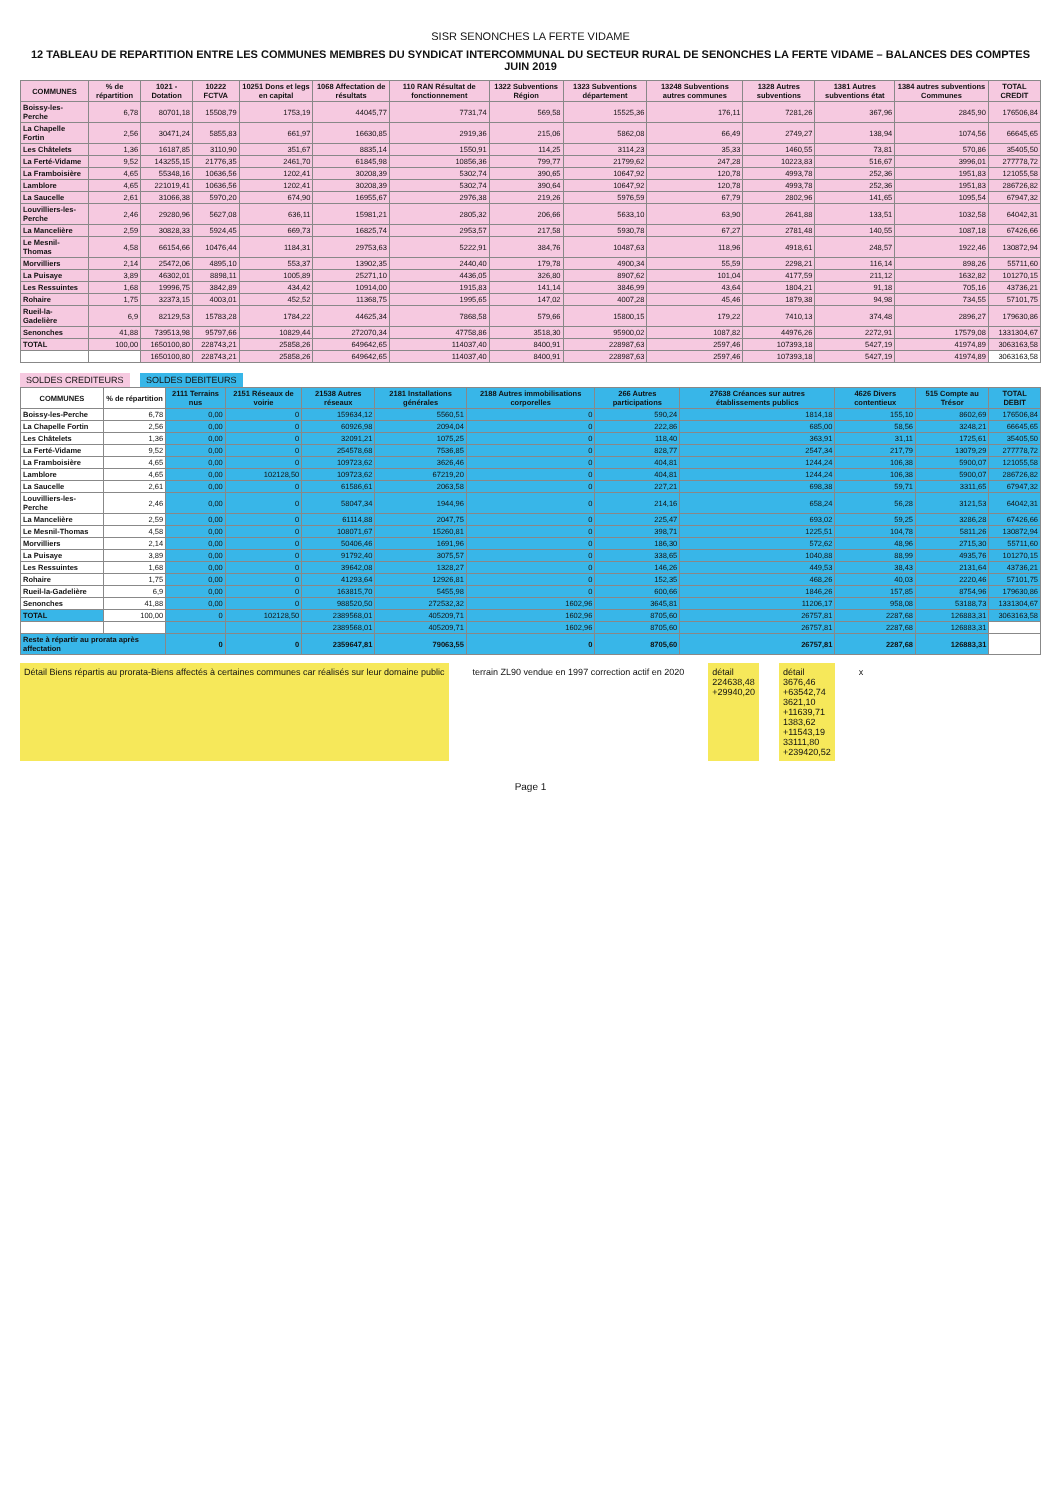SISR SENONCHES LA FERTE VIDAME
12 TABLEAU DE REPARTITION ENTRE LES COMMUNES MEMBRES DU SYNDICAT INTERCOMMUNAL DU SECTEUR RURAL DE SENONCHES LA FERTE VIDAME – BALANCES DES COMPTES JUIN 2019
| COMMUNES | % de répartition | 1021 - Dotation | 10222 FCTVA | 10251 Dons et legs en capital | 1068 Affectation de résultats | 110 RAN Résultat de fonctionnement | 1322 Subventions Région | 1323 Subventions département | 13248 Subventions autres communes | 1328 Autres subventions | 1381 Autres subventions état | 1384 autres subventions Communes | TOTAL CREDIT |
| --- | --- | --- | --- | --- | --- | --- | --- | --- | --- | --- | --- | --- | --- |
| Boissy-les-Perche | 6,78 | 80701,18 | 15508,79 | 1753,19 | 44045,77 | 7731,74 | 569,58 | 15525,36 | 176,11 | 7281,26 | 367,96 | 2845,90 | 176506,84 |
| La Chapelle Fortin | 2,56 | 30471,24 | 5855,83 | 661,97 | 16630,85 | 2919,36 | 215,06 | 5862,08 | 66,49 | 2749,27 | 138,94 | 1074,56 | 66645,65 |
| Les Châtelets | 1,36 | 16187,85 | 3110,90 | 351,67 | 8835,14 | 1550,91 | 114,25 | 3114,23 | 35,33 | 1460,55 | 73,81 | 570,86 | 35405,50 |
| La Ferté-Vidame | 9,52 | 143255,15 | 21776,35 | 2461,70 | 61845,98 | 10856,36 | 799,77 | 21799,62 | 247,28 | 10223,83 | 516,67 | 3996,01 | 277778,72 |
| La Framboisière | 4,65 | 55348,16 | 10636,56 | 1202,41 | 30208,39 | 5302,74 | 390,65 | 10647,92 | 120,78 | 4993,78 | 252,36 | 1951,83 | 121055,58 |
| Lamblore | 4,65 | 221019,41 | 10636,56 | 1202,41 | 30208,39 | 5302,74 | 390,64 | 10647,92 | 120,78 | 4993,78 | 252,36 | 1951,83 | 286726,82 |
| La Saucelle | 2,61 | 31066,38 | 5970,20 | 674,90 | 16955,67 | 2976,38 | 219,26 | 5976,59 | 67,79 | 2802,96 | 141,65 | 1095,54 | 67947,32 |
| Louvilliers-les-Perche | 2,46 | 29280,96 | 5627,08 | 636,11 | 15981,21 | 2805,32 | 206,66 | 5633,10 | 63,90 | 2641,88 | 133,51 | 1032,58 | 64042,31 |
| La Mancelière | 2,59 | 30828,33 | 5924,45 | 669,73 | 16825,74 | 2953,57 | 217,58 | 5930,78 | 67,27 | 2781,48 | 140,55 | 1087,18 | 67426,66 |
| Le Mesnil-Thomas | 4,58 | 66154,66 | 10476,44 | 1184,31 | 29753,63 | 5222,91 | 384,76 | 10487,63 | 118,96 | 4918,61 | 248,57 | 1922,46 | 130872,94 |
| Morvilliers | 2,14 | 25472,06 | 4895,10 | 553,37 | 13902,35 | 2440,40 | 179,78 | 4900,34 | 55,59 | 2298,21 | 116,14 | 898,26 | 55711,60 |
| La Puisaye | 3,89 | 46302,01 | 8898,11 | 1005,89 | 25271,10 | 4436,05 | 326,80 | 8907,62 | 101,04 | 4177,59 | 211,12 | 1632,82 | 101270,15 |
| Les Ressuintes | 1,68 | 19996,75 | 3842,89 | 434,42 | 10914,00 | 1915,83 | 141,14 | 3846,99 | 43,64 | 1804,21 | 91,18 | 705,16 | 43736,21 |
| Rohaire | 1,75 | 32373,15 | 4003,01 | 452,52 | 11368,75 | 1995,65 | 147,02 | 4007,28 | 45,46 | 1879,38 | 94,98 | 734,55 | 57101,75 |
| Rueil-la-Gadelière | 6,9 | 82129,53 | 15783,28 | 1784,22 | 44625,34 | 7868,58 | 579,66 | 15800,15 | 179,22 | 7410,13 | 374,48 | 2896,27 | 179630,86 |
| Senonches | 41,88 | 739513,98 | 95797,66 | 10829,44 | 272070,34 | 47758,86 | 3518,30 | 95900,02 | 1087,82 | 44976,26 | 2272,91 | 17579,08 | 1331304,67 |
| TOTAL | 100,00 | 1650100,80 | 228743,21 | 25858,26 | 649642,65 | 114037,40 | 8400,91 | 228987,63 | 2597,46 | 107393,18 | 5427,19 | 41974,89 | 3063163,58 |
| | | 1650100,80 | 228743,21 | 25858,26 | 649642,65 | 114037,40 | 8400,91 | 228987,63 | 2597,46 | 107393,18 | 5427,19 | 41974,89 | 3063163,58 |
SOLDES CREDITEURS SOLDES DEBITEURS
| COMMUNES | % de répartition | 2111 Terrains nus | 2151 Réseaux de voirie | 21538 Autres réseaux | 2181 Installations générales | 2188 Autres immobilisations corporelles | 266 Autres participations | 27638 Créances sur autres établissements publics | 4626 Divers contentieux | 515 Compte au Trésor | TOTAL DEBIT |
| --- | --- | --- | --- | --- | --- | --- | --- | --- | --- | --- | --- |
| Boissy-les-Perche | 6,78 | 0,00 | 0 | 159634,12 | 5560,51 | 0 | 590,24 | 1814,18 | 155,10 | 8602,69 | 176506,84 |
| La Chapelle Fortin | 2,56 | 0,00 | 0 | 60926,98 | 2094,04 | 0 | 222,86 | 685,00 | 58,56 | 3248,21 | 66645,65 |
| Les Châtelets | 1,36 | 0,00 | 0 | 32091,21 | 1075,25 | 0 | 118,40 | 363,91 | 31,11 | 1725,61 | 35405,50 |
| La Ferté-Vidame | 9,52 | 0,00 | 0 | 254578,68 | 7536,85 | 0 | 828,77 | 2547,34 | 217,79 | 13079,29 | 277778,72 |
| La Framboisière | 4,65 | 0,00 | 0 | 109723,62 | 3626,46 | 0 | 404,81 | 1244,24 | 106,38 | 5900,07 | 121055,58 |
| Lamblore | 4,65 | 0,00 | 102128,50 | 109723,62 | 67219,20 | 0 | 404,81 | 1244,24 | 106,38 | 5900,07 | 286726,82 |
| La Saucelle | 2,61 | 0,00 | 0 | 61586,61 | 2063,58 | 0 | 227,21 | 698,38 | 59,71 | 3311,65 | 67947,32 |
| Louvilliers-les-Perche | 2,46 | 0,00 | 0 | 58047,34 | 1944,96 | 0 | 214,16 | 658,24 | 56,28 | 3121,53 | 64042,31 |
| La Mancelière | 2,59 | 0,00 | 0 | 61114,88 | 2047,75 | 0 | 225,47 | 693,02 | 59,25 | 3286,28 | 67426,66 |
| Le Mesnil-Thomas | 4,58 | 0,00 | 0 | 108071,67 | 15260,81 | 0 | 398,71 | 1225,51 | 104,78 | 5811,26 | 130872,94 |
| Morvilliers | 2,14 | 0,00 | 0 | 50406,46 | 1691,96 | 0 | 186,30 | 572,62 | 48,96 | 2715,30 | 55711,60 |
| La Puisaye | 3,89 | 0,00 | 0 | 91792,40 | 3075,57 | 0 | 338,65 | 1040,88 | 88,99 | 4935,76 | 101270,15 |
| Les Ressuintes | 1,68 | 0,00 | 0 | 39642,08 | 1328,27 | 0 | 146,26 | 449,53 | 38,43 | 2131,64 | 43736,21 |
| Rohaire | 1,75 | 0,00 | 0 | 41293,64 | 12926,81 | 0 | 152,35 | 468,26 | 40,03 | 2220,46 | 57101,75 |
| Rueil-la-Gadelière | 6,9 | 0,00 | 0 | 163815,70 | 5455,98 | 0 | 600,66 | 1846,26 | 157,85 | 8754,96 | 179630,86 |
| Senonches | 41,88 | 0,00 | 0 | 988520,50 | 272532,32 | 1602,96 | 3645,81 | 11206,17 | 958,08 | 53188,73 | 1331304,67 |
| TOTAL | 100,00 | 0 | 102128,50 | 2389568,01 | 405209,71 | 1602,96 | 8705,60 | 26757,81 | 2287,68 | 126883,31 | 3063163,58 |
| | | | | 2389568,01 | 405209,71 | 1602,96 | 8705,60 | 26757,81 | 2287,68 | 126883,31 | |
| Reste à répartir au prorata après affectation | | 0 | 0 | 2359647,81 | 79063,55 | 0 | 8705,60 | 26757,81 | 2287,68 | 126883,31 | |
Détail Biens répartis au prorata-Biens affectés à certaines communes car réalisés sur leur domaine public
terrain ZL90 vendue en 1997 correction actif en 2020
détail
224638,48
+29940,20
détail
3676,46
+63542,74
3621,10
+11639,71
1383,62
+11543,19
33111,80
+239420,52
x
Page 1